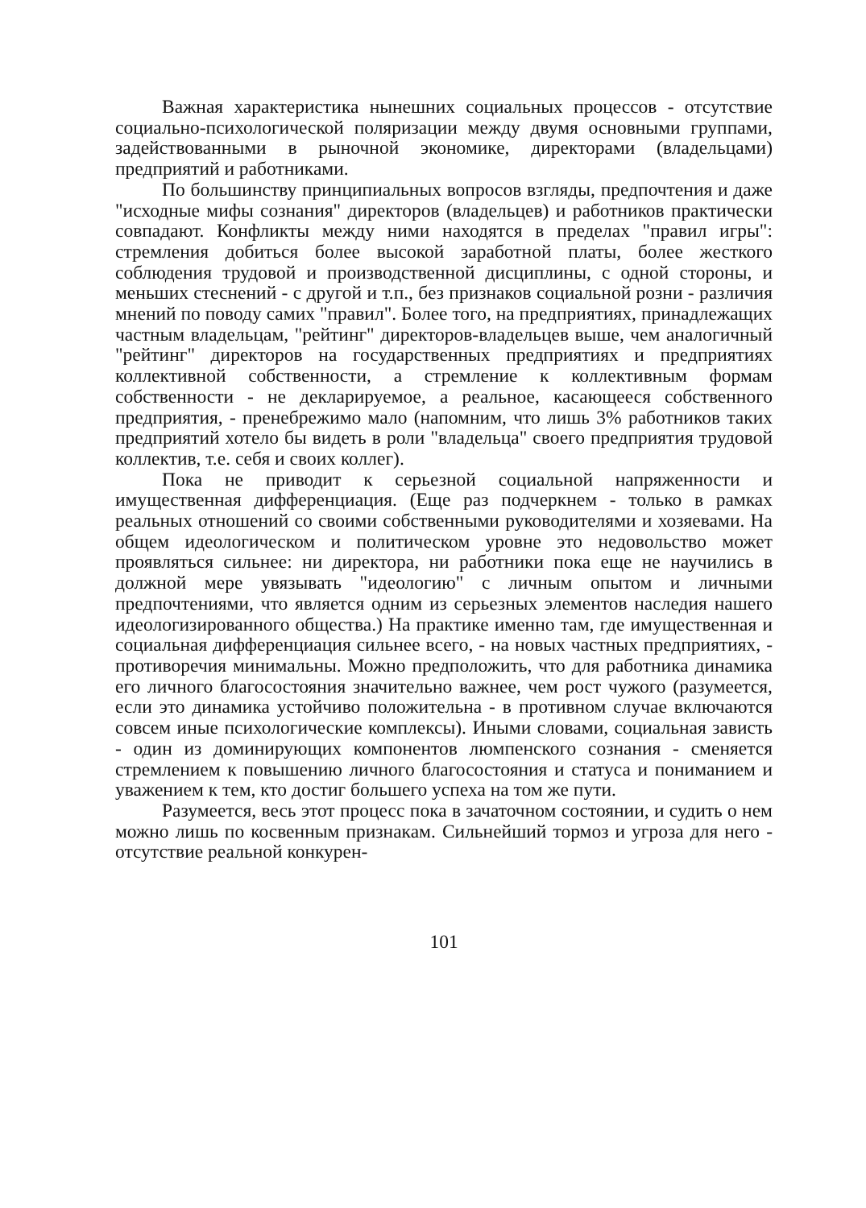Важная характеристика нынешних социальных процессов - отсутствие социально-психологической поляризации между двумя основными группами, задействованными в рыночной экономике, директорами (владельцами) предприятий и работниками.
По большинству принципиальных вопросов взгляды, предпочтения и даже "исходные мифы сознания" директоров (владельцев) и работников практически совпадают. Конфликты между ними находятся в пределах "правил игры": стремления добиться более высокой заработной платы, более жесткого соблюдения трудовой и производственной дисциплины, с одной стороны, и меньших стеснений - с другой и т.п., без признаков социальной розни - различия мнений по поводу самих "правил". Более того, на предприятиях, принадлежащих частным владельцам, "рейтинг" директоров-владельцев выше, чем аналогичный "рейтинг" директоров на государственных предприятиях и предприятиях коллективной собственности, а стремление к коллективным формам собственности - не декларируемое, а реальное, касающееся собственного предприятия, - пренебрежимо мало (напомним, что лишь 3% работников таких предприятий хотело бы видеть в роли "владельца" своего предприятия трудовой коллектив, т.е. себя и своих коллег).
Пока не приводит к серьезной социальной напряженности и имущественная дифференциация. (Еще раз подчеркнем - только в рамках реальных отношений со своими собственными руководителями и хозяевами. На общем идеологическом и политическом уровне это недовольство может проявляться сильнее: ни директора, ни работники пока еще не научились в должной мере увязывать "идеологию" с личным опытом и личными предпочтениями, что является одним из серьезных элементов наследия нашего идеологизированного общества.) На практике именно там, где имущественная и социальная дифференциация сильнее всего, - на новых частных предприятиях, - противоречия минимальны. Можно предположить, что для работника динамика его личного благосостояния значительно важнее, чем рост чужого (разумеется, если это динамика устойчиво положительна - в противном случае включаются совсем иные психологические комплексы). Иными словами, социальная зависть - один из доминирующих компонентов люмпенского сознания - сменяется стремлением к повышению личного благосостояния и статуса и пониманием и уважением к тем, кто достиг большего успеха на том же пути.
Разумеется, весь этот процесс пока в зачаточном состоянии, и судить о нем можно лишь по косвенным признакам. Сильнейший тормоз и угроза для него - отсутствие реальной конкурен-
101